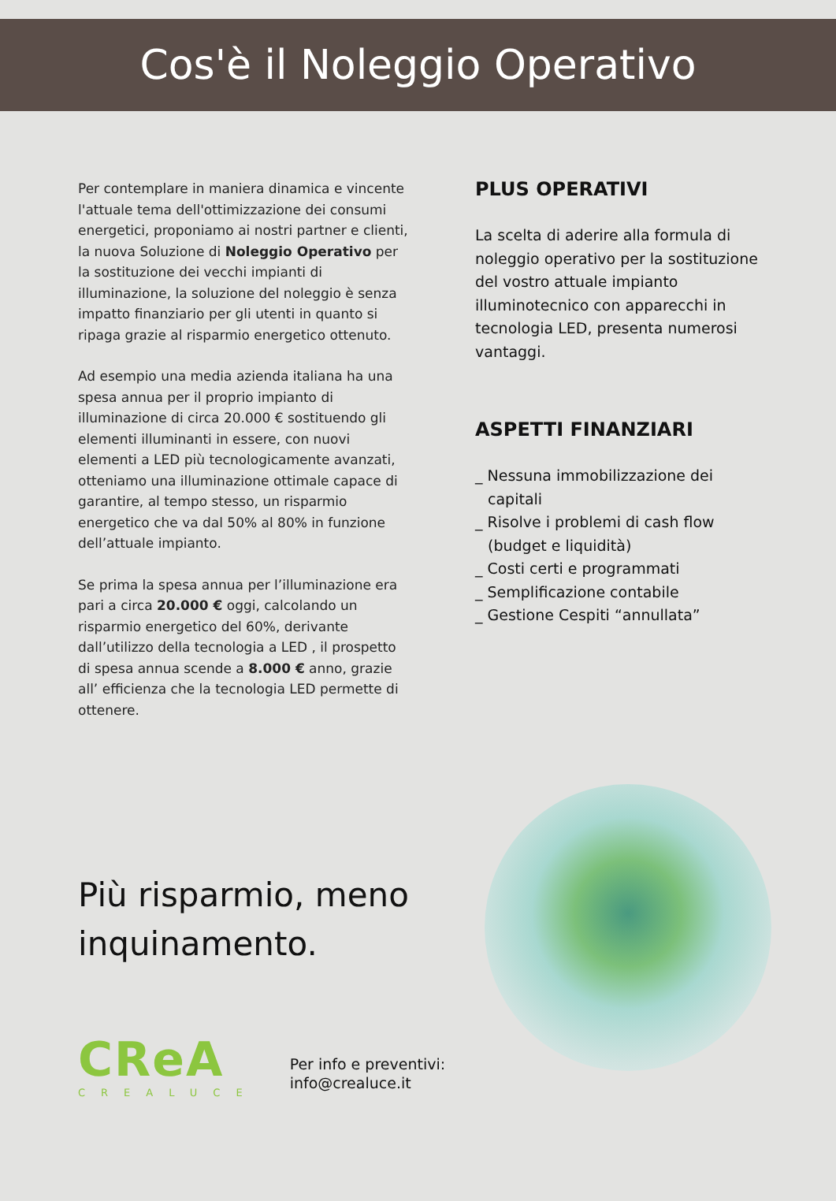Cos'è il Noleggio Operativo
Per contemplare in maniera dinamica e vincente l'attuale tema dell'ottimizzazione dei consumi energetici, proponiamo ai nostri partner e clienti, la nuova Soluzione di Noleggio Operativo per la sostituzione dei vecchi impianti di illuminazione, la soluzione del noleggio è senza impatto finanziario per gli utenti in quanto si ripaga grazie al risparmio energetico ottenuto.
Ad esempio una media azienda italiana ha una spesa annua per il proprio impianto di illuminazione di circa 20.000 € sostituendo gli elementi illuminanti in essere, con nuovi elementi a LED più tecnologicamente avanzati, otteniamo una illuminazione ottimale capace di garantire, al tempo stesso, un risparmio energetico che va dal 50% al 80% in funzione dell’attuale impianto.
Se prima la spesa annua per l’illuminazione era pari a circa 20.000 € oggi, calcolando un risparmio energetico del 60%, derivante dall’utilizzo della tecnologia a LED , il prospetto di spesa annua scende a 8.000 € anno, grazie all’ efficienza che la tecnologia LED permette di ottenere.
PLUS OPERATIVI
La scelta di aderire alla formula di noleggio operativo per la sostituzione del vostro attuale impianto illuminotecnico con apparecchi in tecnologia LED, presenta numerosi vantaggi.
ASPETTI FINANZIARI
_ Nessuna immobilizzazione dei capitali
_ Risolve i problemi di cash flow (budget e liquidità)
_ Costi certi e programmati
_ Semplificazione contabile
_ Gestione Cespiti “annullata”
Più risparmio, meno inquinamento.
CReA
CREALUCE
Per info e preventivi:
info@crealuce.it